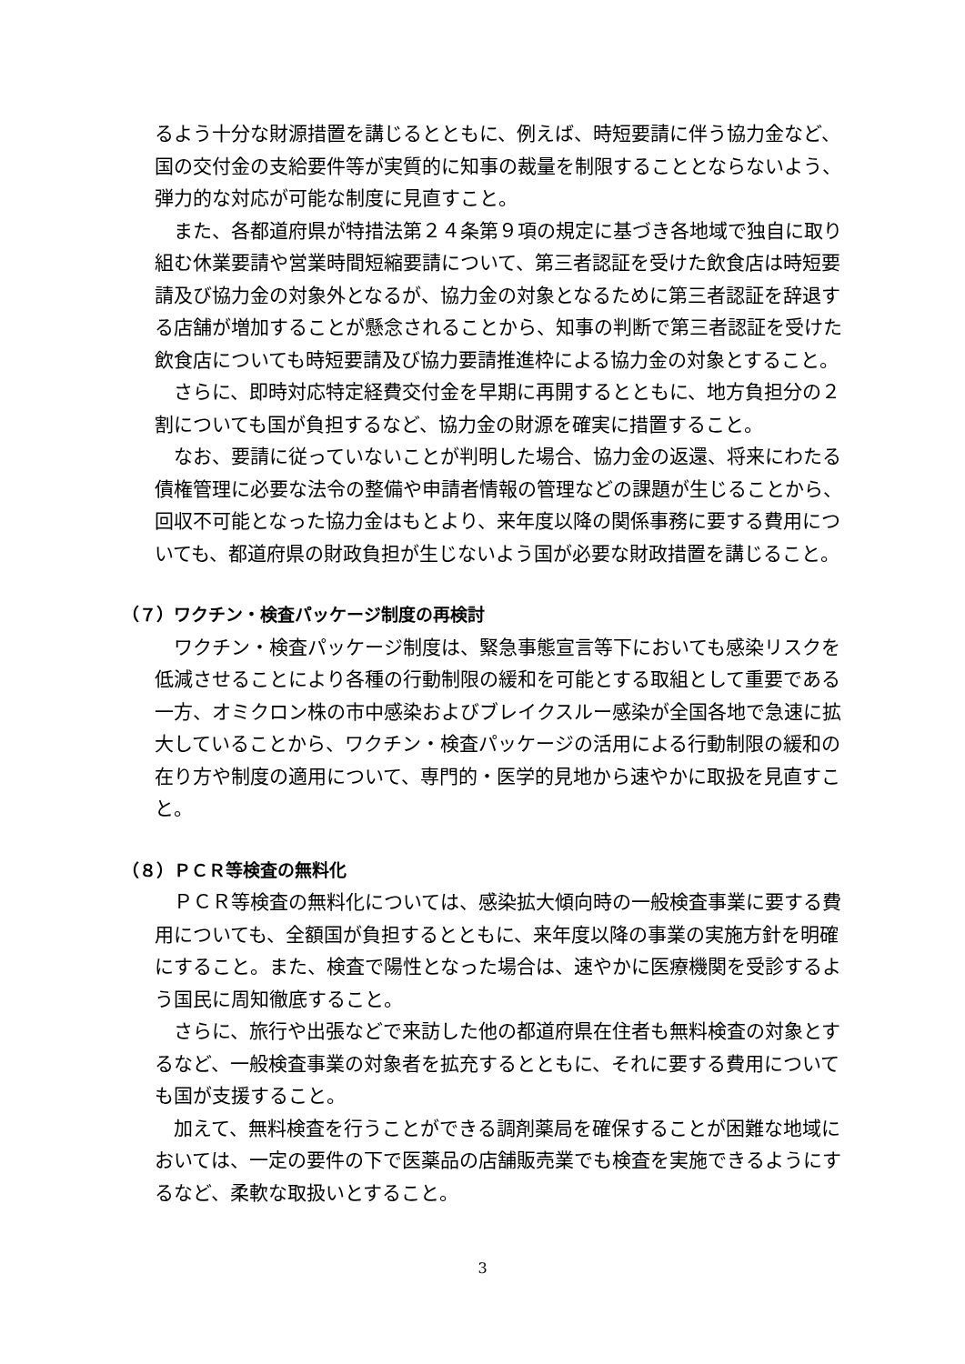るよう十分な財源措置を講じるとともに、例えば、時短要請に伴う協力金など、国の交付金の支給要件等が実質的に知事の裁量を制限することとならないよう、弾力的な対応が可能な制度に見直すこと。
また、各都道府県が特措法第２４条第９項の規定に基づき各地域で独自に取り組む休業要請や営業時間短縮要請について、第三者認証を受けた飲食店は時短要請及び協力金の対象外となるが、協力金の対象となるために第三者認証を辞退する店舗が増加することが懸念されることから、知事の判断で第三者認証を受けた飲食店についても時短要請及び協力要請推進枠による協力金の対象とすること。
さらに、即時対応特定経費交付金を早期に再開するとともに、地方負担分の２割についても国が負担するなど、協力金の財源を確実に措置すること。
なお、要請に従っていないことが判明した場合、協力金の返還、将来にわたる債権管理に必要な法令の整備や申請者情報の管理などの課題が生じることから、回収不可能となった協力金はもとより、来年度以降の関係事務に要する費用についても、都道府県の財政負担が生じないよう国が必要な財政措置を講じること。
（７）ワクチン・検査パッケージ制度の再検討
ワクチン・検査パッケージ制度は、緊急事態宣言等下においても感染リスクを低減させることにより各種の行動制限の緩和を可能とする取組として重要である一方、オミクロン株の市中感染およびブレイクスルー感染が全国各地で急速に拡大していることから、ワクチン・検査パッケージの活用による行動制限の緩和の在り方や制度の適用について、専門的・医学的見地から速やかに取扱を見直すこと。
（８）ＰＣＲ等検査の無料化
ＰＣＲ等検査の無料化については、感染拡大傾向時の一般検査事業に要する費用についても、全額国が負担するとともに、来年度以降の事業の実施方針を明確にすること。また、検査で陽性となった場合は、速やかに医療機関を受診するよう国民に周知徹底すること。
さらに、旅行や出張などで来訪した他の都道府県在住者も無料検査の対象とするなど、一般検査事業の対象者を拡充するとともに、それに要する費用についても国が支援すること。
加えて、無料検査を行うことができる調剤薬局を確保することが困難な地域においては、一定の要件の下で医薬品の店舗販売業でも検査を実施できるようにするなど、柔軟な取扱いとすること。
3